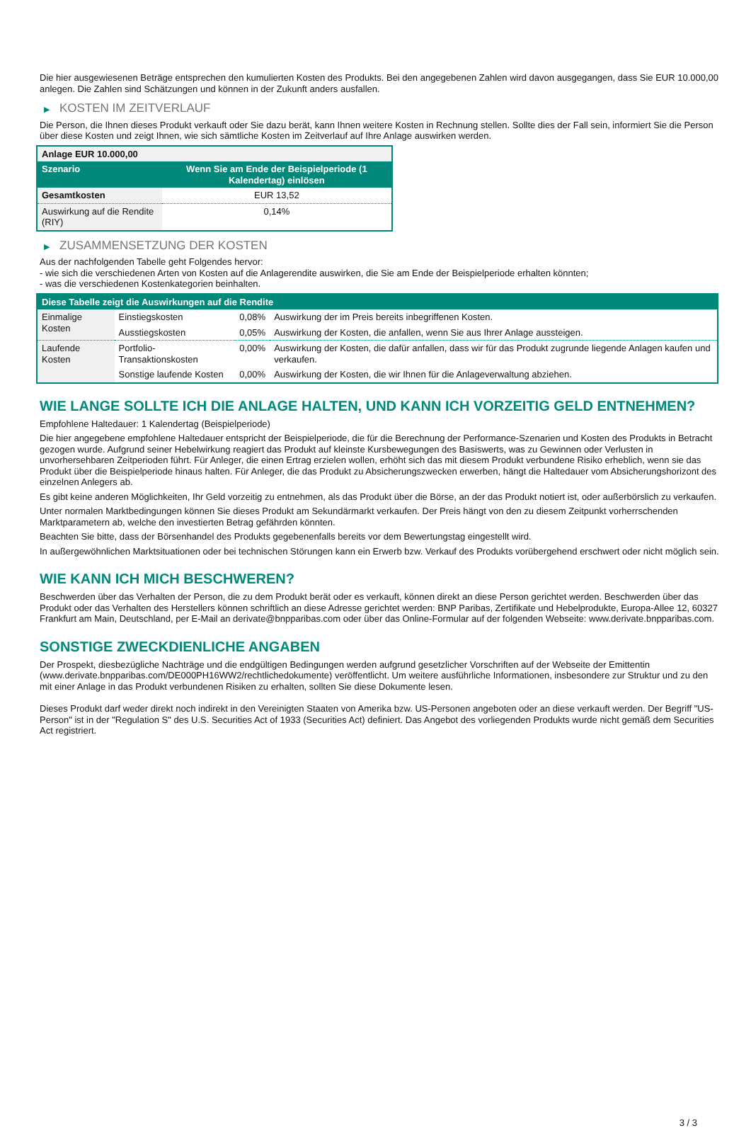Die hier ausgewiesenen Beträge entsprechen den kumulierten Kosten des Produkts. Bei den angegebenen Zahlen wird davon ausgegangen, dass Sie EUR 10.000,00 anlegen. Die Zahlen sind Schätzungen und können in der Zukunft anders ausfallen.
▶ KOSTEN IM ZEITVERLAUF
Die Person, die Ihnen dieses Produkt verkauft oder Sie dazu berät, kann Ihnen weitere Kosten in Rechnung stellen. Sollte dies der Fall sein, informiert Sie die Person über diese Kosten und zeigt Ihnen, wie sich sämtliche Kosten im Zeitverlauf auf Ihre Anlage auswirken werden.
| Anlage EUR 10.000,00 | |
| --- | --- |
| Szenario | Wenn Sie am Ende der Beispielperiode (1 Kalendertag) einlösen |
| Gesamtkosten | EUR 13,52 |
| Auswirkung auf die Rendite (RIY) | 0,14% |
▶ ZUSAMMENSETZUNG DER KOSTEN
Aus der nachfolgenden Tabelle geht Folgendes hervor:
- wie sich die verschiedenen Arten von Kosten auf die Anlagerendite auswirken, die Sie am Ende der Beispielperiode erhalten könnten;
- was die verschiedenen Kostenkategorien beinhalten.
| Diese Tabelle zeigt die Auswirkungen auf die Rendite | | | |
| --- | --- | --- | --- |
| Einmalige Kosten | Einstiegskosten | 0,08% | Auswirkung der im Preis bereits inbegriffenen Kosten. |
| | Ausstiegskosten | 0,05% | Auswirkung der Kosten, die anfallen, wenn Sie aus Ihrer Anlage aussteigen. |
| Laufende Kosten | Portfolio-Transaktionskosten | 0,00% | Auswirkung der Kosten, die dafür anfallen, dass wir für das Produkt zugrunde liegende Anlagen kaufen und verkaufen. |
| | Sonstige laufende Kosten | 0,00% | Auswirkung der Kosten, die wir Ihnen für die Anlageverwaltung abziehen. |
WIE LANGE SOLLTE ICH DIE ANLAGE HALTEN, UND KANN ICH VORZEITIG GELD ENTNEHMEN?
Empfohlene Haltedauer: 1 Kalendertag (Beispielperiode)
Die hier angegebene empfohlene Haltedauer entspricht der Beispielperiode, die für die Berechnung der Performance-Szenarien und Kosten des Produkts in Betracht gezogen wurde. Aufgrund seiner Hebelwirkung reagiert das Produkt auf kleinste Kursbewegungen des Basiswerts, was zu Gewinnen oder Verlusten in unvorhersehbaren Zeitperioden führt. Für Anleger, die einen Ertrag erzielen wollen, erhöht sich das mit diesem Produkt verbundene Risiko erheblich, wenn sie das Produkt über die Beispielperiode hinaus halten. Für Anleger, die das Produkt zu Absicherungszwecken erwerben, hängt die Haltedauer vom Absicherungshorizont des einzelnen Anlegers ab.
Es gibt keine anderen Möglichkeiten, Ihr Geld vorzeitig zu entnehmen, als das Produkt über die Börse, an der das Produkt notiert ist, oder außerbörslich zu verkaufen.
Unter normalen Marktbedingungen können Sie dieses Produkt am Sekundärmarkt verkaufen. Der Preis hängt von den zu diesem Zeitpunkt vorherrschenden Marktparametern ab, welche den investierten Betrag gefährden könnten.
Beachten Sie bitte, dass der Börsenhandel des Produkts gegebenenfalls bereits vor dem Bewertungstag eingestellt wird.
In außergewöhnlichen Marktsituationen oder bei technischen Störungen kann ein Erwerb bzw. Verkauf des Produkts vorübergehend erschwert oder nicht möglich sein.
WIE KANN ICH MICH BESCHWEREN?
Beschwerden über das Verhalten der Person, die zu dem Produkt berät oder es verkauft, können direkt an diese Person gerichtet werden. Beschwerden über das Produkt oder das Verhalten des Herstellers können schriftlich an diese Adresse gerichtet werden: BNP Paribas, Zertifikate und Hebelprodukte, Europa-Allee 12, 60327 Frankfurt am Main, Deutschland, per E-Mail an derivate@bnpparibas.com oder über das Online-Formular auf der folgenden Webseite: www.derivate.bnpparibas.com.
SONSTIGE ZWECKDIENLICHE ANGABEN
Der Prospekt, diesbezügliche Nachträge und die endgültigen Bedingungen werden aufgrund gesetzlicher Vorschriften auf der Webseite der Emittentin (www.derivate.bnpparibas.com/DE000PH16WW2/rechtlichedokumente) veröffentlicht. Um weitere ausführliche Informationen, insbesondere zur Struktur und zu den mit einer Anlage in das Produkt verbundenen Risiken zu erhalten, sollten Sie diese Dokumente lesen.
Dieses Produkt darf weder direkt noch indirekt in den Vereinigten Staaten von Amerika bzw. US-Personen angeboten oder an diese verkauft werden. Der Begriff "US-Person" ist in der "Regulation S" des U.S. Securities Act of 1933 (Securities Act) definiert. Das Angebot des vorliegenden Produkts wurde nicht gemäß dem Securities Act registriert.
3 / 3